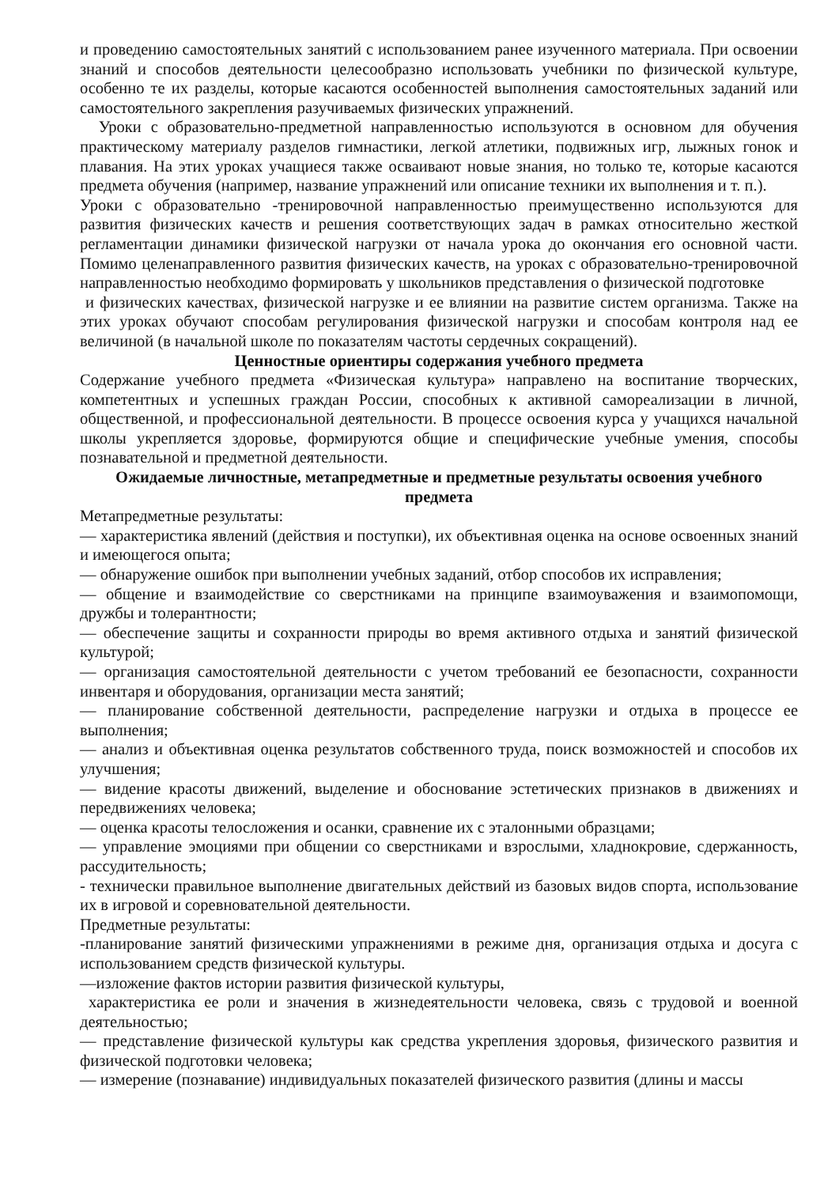и проведению самостоятельных занятий с использованием ранее изученного материала. При освоении знаний и способов деятельности целесообразно использовать учебники по физической культуре, особенно те их разделы, которые касаются особенностей выполнения самостоятельных заданий или самостоятельного закрепления разучиваемых физических упражнений.
Уроки с образовательно-предметной направленностью используются в основном для обучения практическому материалу разделов гимнастики, легкой атлетики, подвижных игр, лыжных гонок и плавания. На этих уроках учащиеся также осваивают новые знания, но только те, которые касаются предмета обучения (например, название упражнений или описание техники их выполнения и т. п.).
Уроки с образовательно -тренировочной направленностью преимущественно используются для развития физических качеств и решения соответствующих задач в рамках относительно жесткой регламентации динамики физической нагрузки от начала урока до окончания его основной части. Помимо целенаправленного развития физических качеств, на уроках с образовательно-тренировочной направленностью необходимо формировать у школьников представления о физической подготовке
и физических качествах, физической нагрузке и ее влиянии на развитие систем организма. Также на этих уроках обучают способам регулирования физической нагрузки и способам контроля над ее величиной (в начальной школе по показателям частоты сердечных сокращений).
Ценностные ориентиры содержания учебного предмета
Содержание учебного предмета «Физическая культура» направлено на воспитание творческих, компетентных и успешных граждан России, способных к активной самореализации в личной, общественной, и профессиональной деятельности. В процессе освоения курса у учащихся начальной школы укрепляется здоровье, формируются общие и специфические учебные умения, способы познавательной и предметной деятельности.
Ожидаемые личностные, метапредметные и предметные результаты освоения учебного предмета
Метапредметные результаты:
— характеристика явлений (действия и поступки), их объективная оценка на основе освоенных знаний и имеющегося опыта;
— обнаружение ошибок при выполнении учебных заданий, отбор способов их исправления;
— общение и взаимодействие со сверстниками на принципе взаимоуважения и взаимопомощи, дружбы и толерантности;
— обеспечение защиты и сохранности природы во время активного отдыха и занятий физической культурой;
— организация самостоятельной деятельности с учетом требований ее безопасности, сохранности инвентаря и оборудования, организации места занятий;
— планирование собственной деятельности, распределение нагрузки и отдыха в процессе ее выполнения;
— анализ и объективная оценка результатов собственного труда, поиск возможностей и способов их улучшения;
— видение красоты движений, выделение и обоснование эстетических признаков в движениях и передвижениях человека;
— оценка красоты телосложения и осанки, сравнение их с эталонными образцами;
— управление эмоциями при общении со сверстниками и взрослыми, хладнокровие, сдержанность, рассудительность;
- технически правильное выполнение двигательных действий из базовых видов спорта, использование их в игровой и соревновательной деятельности.
Предметные результаты:
-планирование занятий физическими упражнениями в режиме дня, организация отдыха и досуга с использованием средств физической культуры.
—изложение фактов истории развития физической культуры,
характеристика ее роли и значения в жизнедеятельности человека, связь с трудовой и военной деятельностью;
— представление физической культуры как средства укрепления здоровья, физического развития и физической подготовки человека;
— измерение (познавание) индивидуальных показателей физического развития (длины и массы